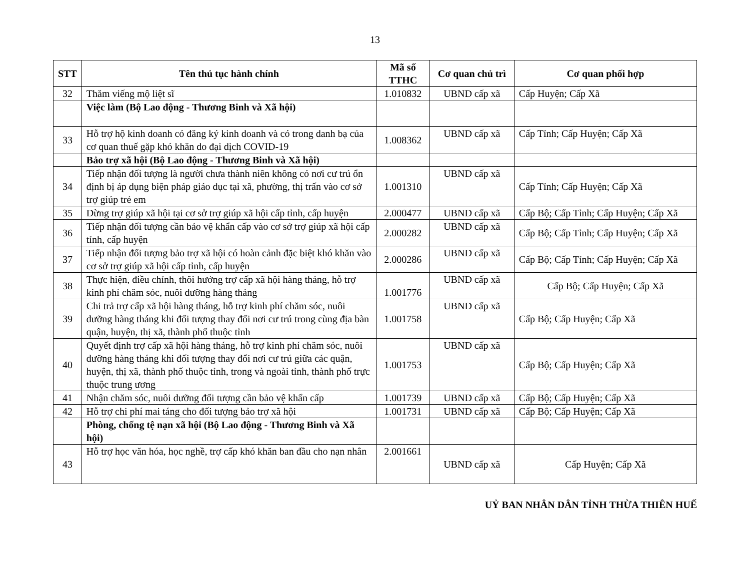13
| STT | Tên thủ tục hành chính | Mã số TTHC | Cơ quan chủ trì | Cơ quan phối hợp |
| --- | --- | --- | --- | --- |
| 32 | Thăm viếng mộ liệt sĩ | 1.010832 | UBND cấp xã | Cấp Huyện; Cấp Xã |
| | Việc làm (Bộ Lao động - Thương Binh và Xã hội) | | | |
| 33 | Hỗ trợ hộ kinh doanh có đăng ký kinh doanh và có trong danh bạ của cơ quan thuế gặp khó khăn do đại dịch COVID-19 | 1.008362 | UBND cấp xã | Cấp Tỉnh; Cấp Huyện; Cấp Xã |
| | Bảo trợ xã hội (Bộ Lao động - Thương Binh và Xã hội) | | | |
| 34 | Tiếp nhận đối tượng là người chưa thành niên không có nơi cư trú ổn định bị áp dụng biện pháp giáo dục tại xã, phường, thị trấn vào cơ sở trợ giúp trẻ em | 1.001310 | UBND cấp xã | Cấp Tỉnh; Cấp Huyện; Cấp Xã |
| 35 | Dừng trợ giúp xã hội tại cơ sở trợ giúp xã hội cấp tỉnh, cấp huyện | 2.000477 | UBND cấp xã | Cấp Bộ; Cấp Tỉnh; Cấp Huyện; Cấp Xã |
| 36 | Tiếp nhận đối tượng cần bảo vệ khẩn cấp vào cơ sở trợ giúp xã hội cấp tỉnh, cấp huyện | 2.000282 | UBND cấp xã | Cấp Bộ; Cấp Tỉnh; Cấp Huyện; Cấp Xã |
| 37 | Tiếp nhận đối tượng bảo trợ xã hội có hoàn cảnh đặc biệt khó khăn vào cơ sở trợ giúp xã hội cấp tỉnh, cấp huyện | 2.000286 | UBND cấp xã | Cấp Bộ; Cấp Tỉnh; Cấp Huyện; Cấp Xã |
| 38 | Thực hiện, điều chỉnh, thôi hưởng trợ cấp xã hội hàng tháng, hỗ trợ kinh phí chăm sóc, nuôi dưỡng hàng tháng | 1.001776 | UBND cấp xã | Cấp Bộ; Cấp Huyện; Cấp Xã |
| 39 | Chi trả trợ cấp xã hội hàng tháng, hỗ trợ kinh phí chăm sóc, nuôi dưỡng hàng tháng khi đối tượng thay đổi nơi cư trú trong cùng địa bàn quận, huyện, thị xã, thành phố thuộc tỉnh | 1.001758 | UBND cấp xã | Cấp Bộ; Cấp Huyện; Cấp Xã |
| 40 | Quyết định trợ cấp xã hội hàng tháng, hỗ trợ kinh phí chăm sóc, nuôi dưỡng hàng tháng khi đối tượng thay đổi nơi cư trú giữa các quận, huyện, thị xã, thành phố thuộc tỉnh, trong và ngoài tỉnh, thành phố trực thuộc trung ương | 1.001753 | UBND cấp xã | Cấp Bộ; Cấp Huyện; Cấp Xã |
| 41 | Nhận chăm sóc, nuôi dưỡng đối tượng cần bảo vệ khẩn cấp | 1.001739 | UBND cấp xã | Cấp Bộ; Cấp Huyện; Cấp Xã |
| 42 | Hỗ trợ chi phí mai táng cho đối tượng bảo trợ xã hội | 1.001731 | UBND cấp xã | Cấp Bộ; Cấp Huyện; Cấp Xã |
| | Phòng, chống tệ nạn xã hội (Bộ Lao động - Thương Binh và Xã hội) | | | |
| 43 | Hỗ trợ học văn hóa, học nghề, trợ cấp khó khăn ban đầu cho nạn nhân | 2.001661 | UBND cấp xã | Cấp Huyện; Cấp Xã |
UỶ BAN NHÂN DÂN TỈNH THỪA THIÊN HUẾ